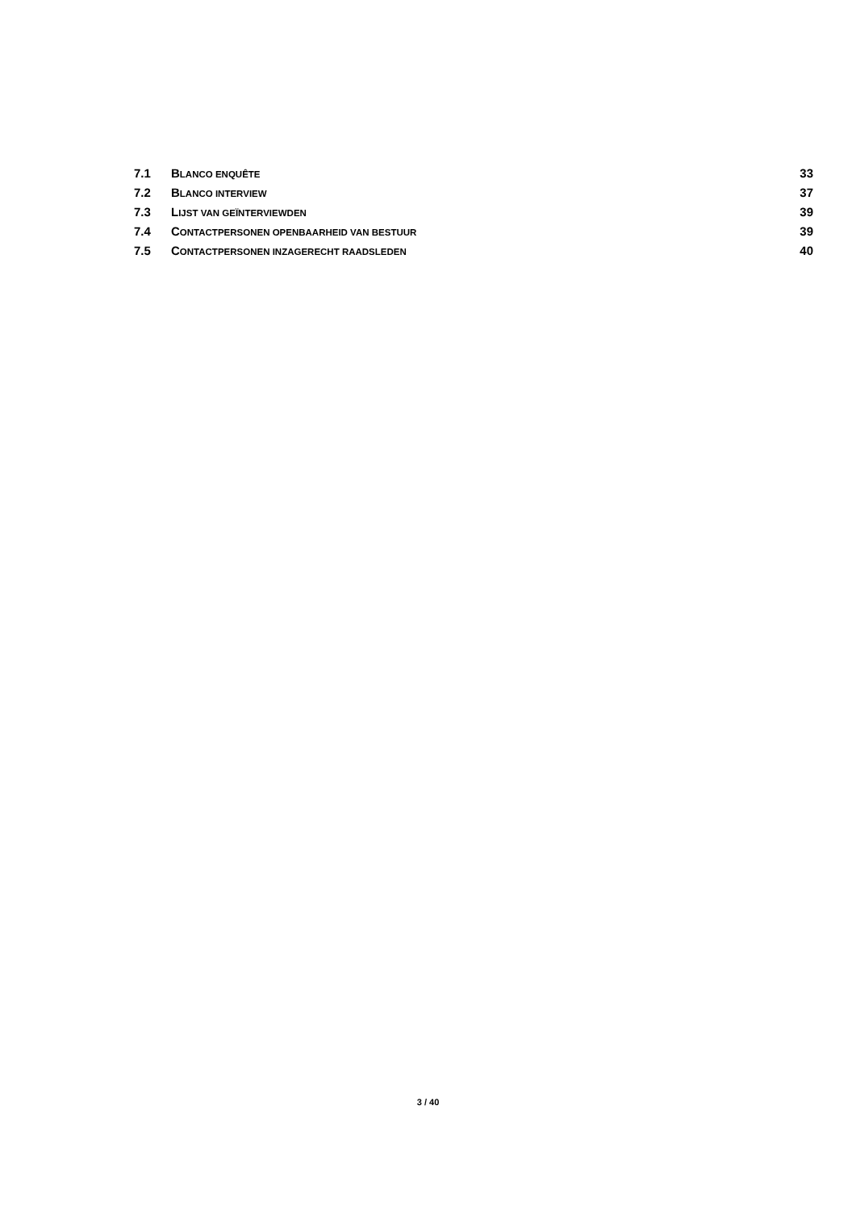7.1 BLANCO ENQUÊTE 33
7.2 BLANCO INTERVIEW 37
7.3 LIJST VAN GEÏNTERVIEWDEN 39
7.4 CONTACTPERSONEN OPENBAARHEID VAN BESTUUR 39
7.5 CONTACTPERSONEN INZAGERECHT RAADSLEDEN 40
3 / 40